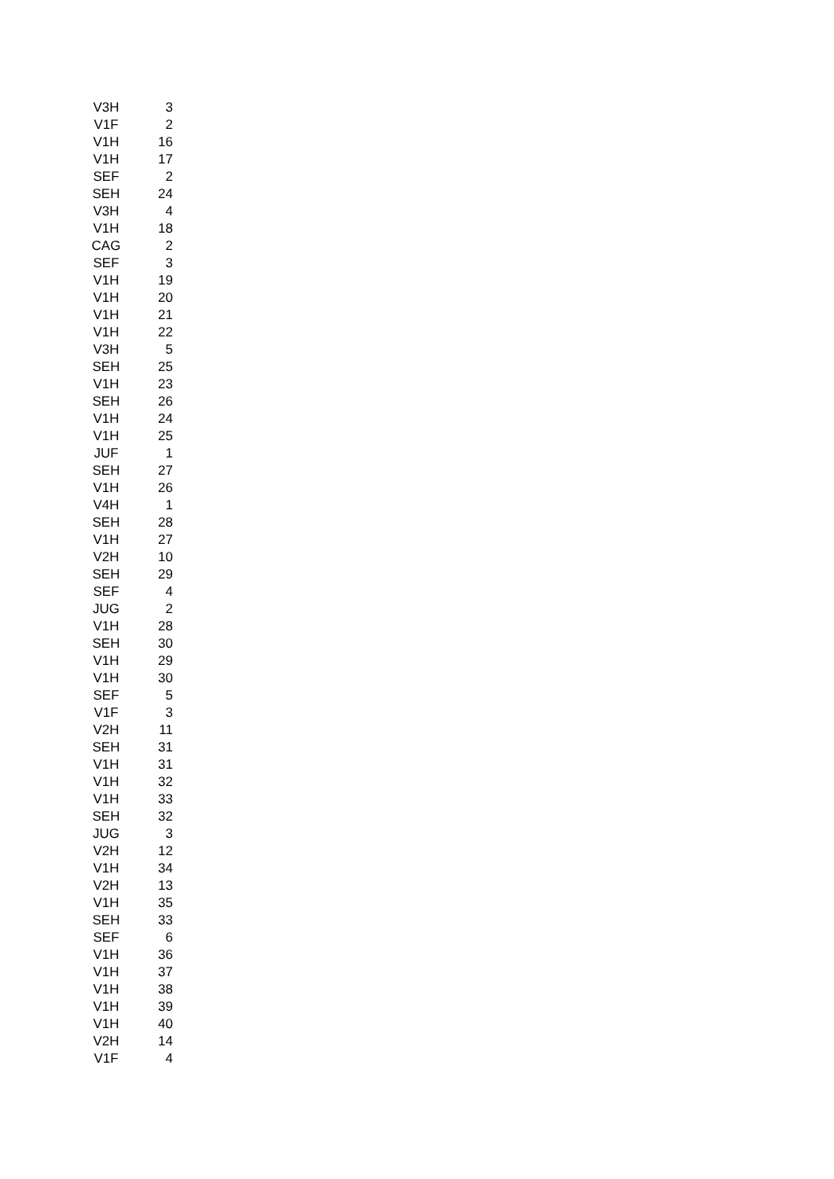| V3H | 3 |
| V1F | 2 |
| V1H | 16 |
| V1H | 17 |
| SEF | 2 |
| SEH | 24 |
| V3H | 4 |
| V1H | 18 |
| CAG | 2 |
| SEF | 3 |
| V1H | 19 |
| V1H | 20 |
| V1H | 21 |
| V1H | 22 |
| V3H | 5 |
| SEH | 25 |
| V1H | 23 |
| SEH | 26 |
| V1H | 24 |
| V1H | 25 |
| JUF | 1 |
| SEH | 27 |
| V1H | 26 |
| V4H | 1 |
| SEH | 28 |
| V1H | 27 |
| V2H | 10 |
| SEH | 29 |
| SEF | 4 |
| JUG | 2 |
| V1H | 28 |
| SEH | 30 |
| V1H | 29 |
| V1H | 30 |
| SEF | 5 |
| V1F | 3 |
| V2H | 11 |
| SEH | 31 |
| V1H | 31 |
| V1H | 32 |
| V1H | 33 |
| SEH | 32 |
| JUG | 3 |
| V2H | 12 |
| V1H | 34 |
| V2H | 13 |
| V1H | 35 |
| SEH | 33 |
| SEF | 6 |
| V1H | 36 |
| V1H | 37 |
| V1H | 38 |
| V1H | 39 |
| V1H | 40 |
| V2H | 14 |
| V1F | 4 |